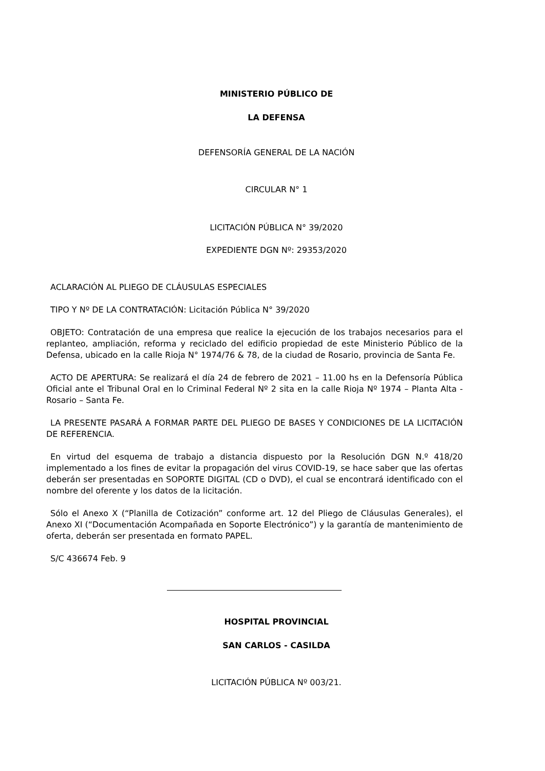MINISTERIO PÚBLICO DE
LA DEFENSA
DEFENSORÍA GENERAL DE LA NACIÓN
CIRCULAR N° 1
LICITACIÓN PÚBLICA N° 39/2020
EXPEDIENTE DGN Nº: 29353/2020
ACLARACIÓN AL PLIEGO DE CLÁUSULAS ESPECIALES
TIPO Y Nº DE LA CONTRATACIÓN: Licitación Pública N° 39/2020
OBJETO: Contratación de una empresa que realice la ejecución de los trabajos necesarios para el replanteo, ampliación, reforma y reciclado del edificio propiedad de este Ministerio Público de la Defensa, ubicado en la calle Rioja N° 1974/76 & 78, de la ciudad de Rosario, provincia de Santa Fe.
ACTO DE APERTURA: Se realizará el día 24 de febrero de 2021 – 11.00 hs en la Defensoría Pública Oficial ante el Tribunal Oral en lo Criminal Federal Nº 2 sita en la calle Rioja Nº 1974 – Planta Alta - Rosario – Santa Fe.
LA PRESENTE PASARÁ A FORMAR PARTE DEL PLIEGO DE BASES Y CONDICIONES DE LA LICITACIÓN DE REFERENCIA.
En virtud del esquema de trabajo a distancia dispuesto por la Resolución DGN N.º 418/20 implementado a los fines de evitar la propagación del virus COVID-19, se hace saber que las ofertas deberán ser presentadas en SOPORTE DIGITAL (CD o DVD), el cual se encontrará identificado con el nombre del oferente y los datos de la licitación.
Sólo el Anexo X (“Planilla de Cotización” conforme art. 12 del Pliego de Cláusulas Generales), el Anexo XI (“Documentación Acompañada en Soporte Electrónico”) y la garantía de mantenimiento de oferta, deberán ser presentada en formato PAPEL.
S/C 436674 Feb. 9
HOSPITAL PROVINCIAL
SAN CARLOS - CASILDA
LICITACIÓN PÚBLICA Nº 003/21.